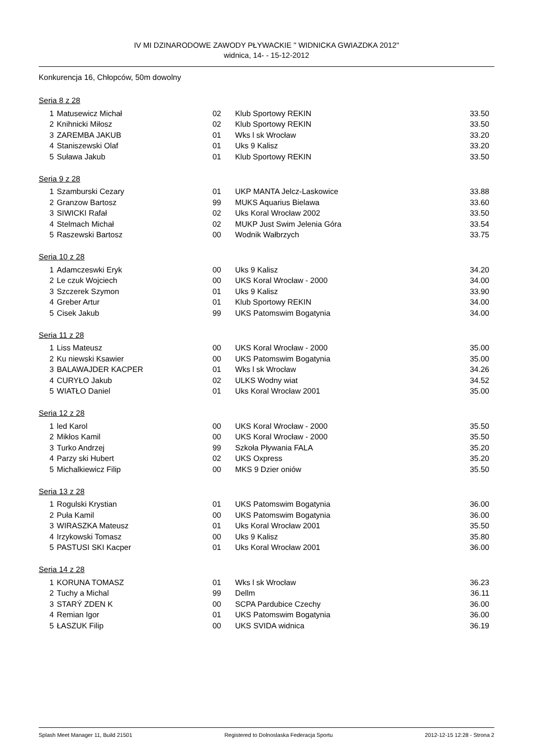IV MI DZINARODOWE ZAWODY PŁYWACKIE " WIDNICKA GWIAZDKA 2012"
widnica, 14- - 15-12-2012
Konkurencja 16, Chłopców, 50m dowolny
Seria 8 z 28
| 1 | Matusewicz Michał | 02 | Klub Sportowy REKIN | 33.50 |
| 2 | Knihnicki Miłosz | 02 | Klub Sportowy REKIN | 33.50 |
| 3 | ZAREMBA JAKUB | 01 | Wks l sk Wrocław | 33.20 |
| 4 | Staniszewski Olaf | 01 | Uks 9 Kalisz | 33.20 |
| 5 | Suława Jakub | 01 | Klub Sportowy REKIN | 33.50 |
Seria 9 z 28
| 1 | Szamburski Cezary | 01 | UKP MANTA Jelcz-Laskowice | 33.88 |
| 2 | Granzow Bartosz | 99 | MUKS Aquarius Bielawa | 33.60 |
| 3 | SIWICKI Rafał | 02 | Uks Koral Wrocław 2002 | 33.50 |
| 4 | Stelmach Michał | 02 | MUKP Just Swim Jelenia Góra | 33.54 |
| 5 | Raszewski Bartosz | 00 | Wodnik Wałbrzych | 33.75 |
Seria 10 z 28
| 1 | Adamczeswki Eryk | 00 | Uks 9 Kalisz | 34.20 |
| 2 | Le czuk Wojciech | 00 | UKS Koral Wrocław - 2000 | 34.00 |
| 3 | Szczerek Szymon | 01 | Uks 9 Kalisz | 33.90 |
| 4 | Greber Artur | 01 | Klub Sportowy REKIN | 34.00 |
| 5 | Cisek Jakub | 99 | UKS Patomswim Bogatynia | 34.00 |
Seria 11 z 28
| 1 | Liss Mateusz | 00 | UKS Koral Wrocław - 2000 | 35.00 |
| 2 | Ku niewski Ksawier | 00 | UKS Patomswim Bogatynia | 35.00 |
| 3 | BALAWAJDER KACPER | 01 | Wks l sk Wrocław | 34.26 |
| 4 | CURYŁO Jakub | 02 | ULKS Wodny wiat | 34.52 |
| 5 | WIATŁO Daniel | 01 | Uks Koral Wrocław 2001 | 35.00 |
Seria 12 z 28
| 1 | led Karol | 00 | UKS Koral Wrocław - 2000 | 35.50 |
| 2 | Mikłos Kamil | 00 | UKS Koral Wrocław - 2000 | 35.50 |
| 3 | Turko Andrzej | 99 | Szkoła Pływania FALA | 35.20 |
| 4 | Parzy ski Hubert | 02 | UKS Oxpress | 35.20 |
| 5 | Michalkiewicz Filip | 00 | MKS 9 Dzier oniów | 35.50 |
Seria 13 z 28
| 1 | Rogulski Krystian | 01 | UKS Patomswim Bogatynia | 36.00 |
| 2 | Puła Kamil | 00 | UKS Patomswim Bogatynia | 36.00 |
| 3 | WIRASZKA Mateusz | 01 | Uks Koral Wrocław 2001 | 35.50 |
| 4 | Irzykowski Tomasz | 00 | Uks 9 Kalisz | 35.80 |
| 5 | PASTUSI SKI Kacper | 01 | Uks Koral Wrocław 2001 | 36.00 |
Seria 14 z 28
| 1 | KORUNA TOMASZ | 01 | Wks l sk Wrocław | 36.23 |
| 2 | Tuchy a Michal | 99 | Dellm | 36.11 |
| 3 | STARÝ ZDEN K | 00 | SCPA Pardubice Czechy | 36.00 |
| 4 | Remian Igor | 01 | UKS Patomswim Bogatynia | 36.00 |
| 5 | ŁASZUK Filip | 00 | UKS SVIDA widnica | 36.19 |
Splash Meet Manager 11, Build 21501 Registered to Dolnoslaska Federacja Sportu 2012-12-15 12:28 - Strona 2